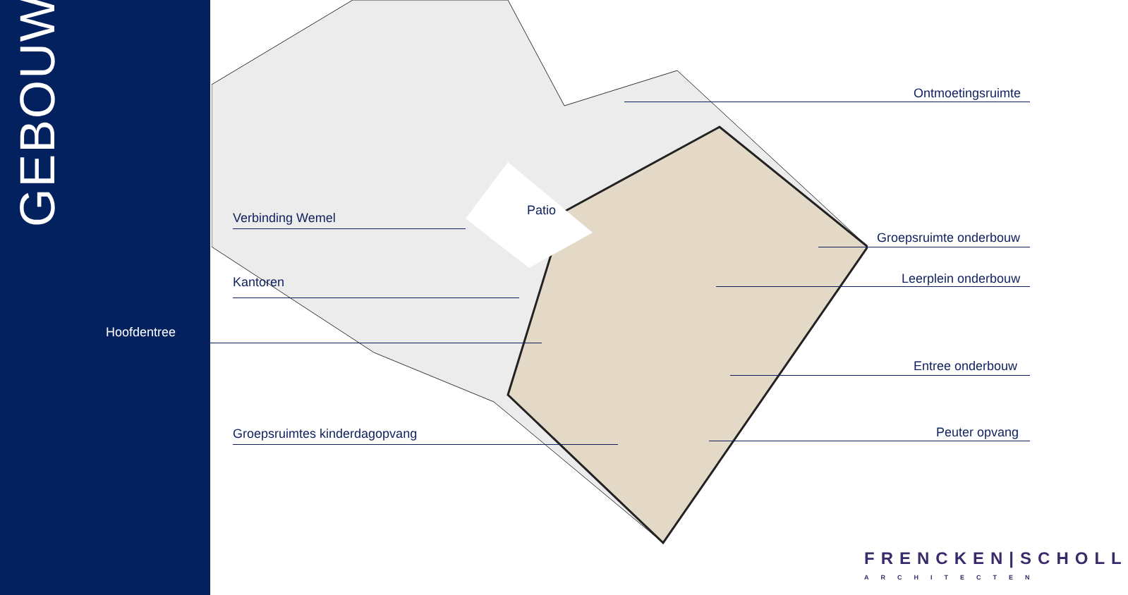GEBOUW
Patio
Ontmoetingsruimte
Verbinding Wemel
Groepsruimte onderbouw
Leerplein onderbouw
Kantoren
Hoofdentree
Entree onderbouw
Groepsruimtes kinderdagopvang Peuter opvang
FRENCKEN|SCHOLL
ARCHITECTEN